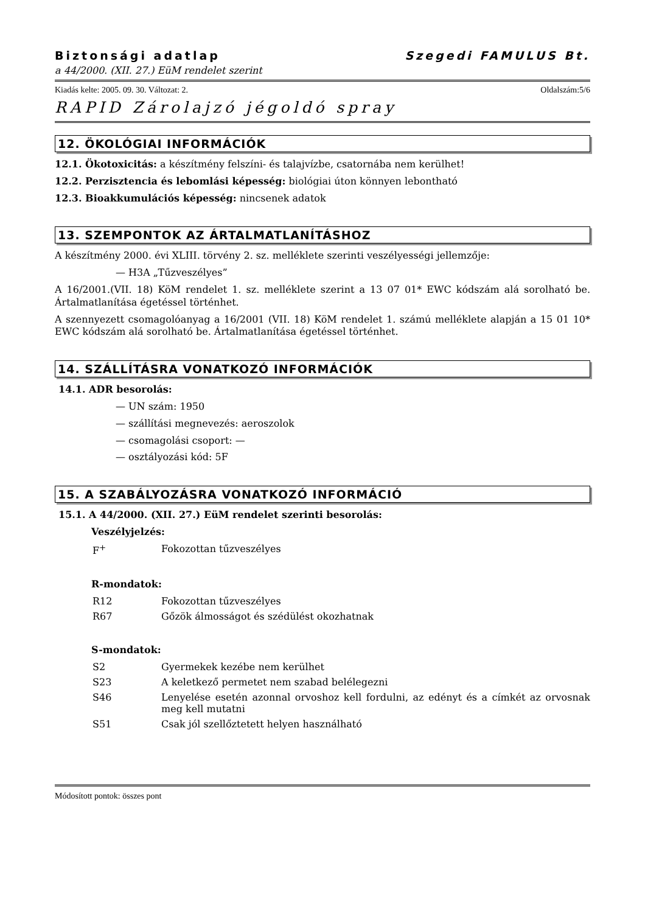Biztonsági adatlap Szegedi FAMULUS Bt.
a 44/2000. (XII. 27.) EüM rendelet szerint
Kiadás kelte: 2005. 09. 30. Változat: 2. Oldalszám:5/6
RAPID Zárolajzó jégoldó spray
12. ÖKOLÓGIAI INFORMÁCIÓK
12.1. Ökotoxicitás: a készítmény felszíni- és talajvízbe, csatornába nem kerülhet!
12.2. Perzisztencia és lebomlási képesség: biológiai úton könnyen lebontható
12.3. Bioakkumulációs képesség: nincsenek adatok
13. SZEMPONTOK AZ ÁRTALMATLANÍTÁSHOZ
A készítmény 2000. évi XLIII. törvény 2. sz. melléklete szerinti veszélyességi jellemzője:
— H3A „Tűzveszélyes”
A 16/2001.(VII. 18) KöM rendelet 1. sz. melléklete szerint a 13 07 01* EWC kódszám alá sorolható be. Ártalmatlanítása égetéssel történhet.
A szennyezett csomagolóanyag a 16/2001 (VII. 18) KöM rendelet 1. számú melléklete alapján a 15 01 10* EWC kódszám alá sorolható be. Ártalmatlanítása égetéssel történhet.
14. SZÁLLÍTÁSRA VONATKOZÓ INFORMÁCIÓK
14.1. ADR besorolás:
— UN szám: 1950
— szállítási megnevezés: aeroszolok
— csomagolási csoport: —
— osztályozási kód: 5F
15. A SZABÁLYOZÁSRA VONATKOZÓ INFORMÁCIÓ
15.1. A 44/2000. (XII. 27.) EüM rendelet szerinti besorolás:
Veszélyjelzés:
F<sup>+</sup> Fokozottan tűzveszélyes
R-mondatok:
R12 Fokozottan tűzveszélyes
R67 Gőzök álmosságot és szédülést okozhatnak
S-mondatok:
S2 Gyermekek kezébe nem kerülhet
S23 A keletkező permetet nem szabad belélegezni
S46 Lenyelése esetén azonnal orvoshoz kell fordulni, az edényt és a címkét az orvosnak meg kell mutatni
S51 Csak jól szellőztetett helyen használható
Módosított pontok: összes pont